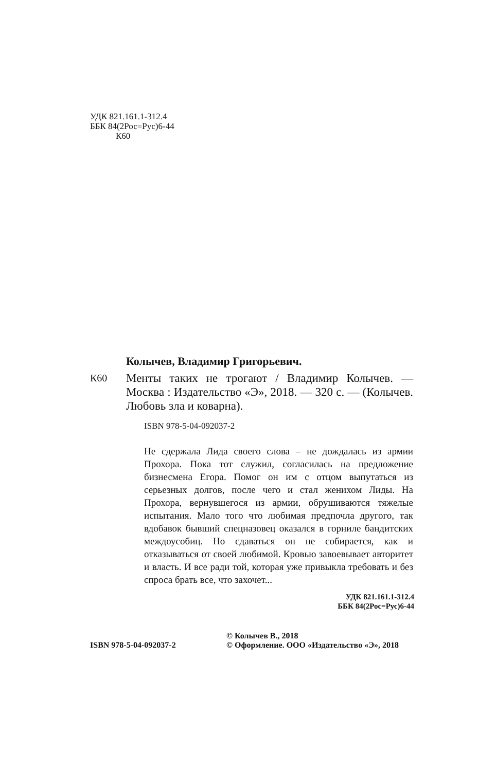УДК 821.161.1-312.4
ББК 84(2Рос=Рус)6-44
К60
Колычев, Владимир Григорьевич.
К60
Менты таких не трогают / Владимир Колычев. — Москва : Издательство «Э», 2018. — 320 с. — (Колычев. Любовь зла и коварна).
ISBN 978-5-04-092037-2
Не сдержала Лида своего слова – не дождалась из армии Прохора. Пока тот служил, согласилась на предложение бизнесмена Егора. Помог он им с отцом выпутаться из серьезных долгов, после чего и стал женихом Лиды. На Прохора, вернувшегося из армии, обрушиваются тяжелые испытания. Мало того что любимая предпочла другого, так вдобавок бывший спецназовец оказался в горниле бандитских междоусобиц. Но сдаваться он не собирается, как и отказываться от своей любимой. Кровью завоевывает авторитет и власть. И все ради той, которая уже привыкла требовать и без спроса брать все, что захочет...
УДК 821.161.1-312.4
ББК 84(2Рос=Рус)6-44
ISBN 978-5-04-092037-2
© Колычев В., 2018
© Оформление. ООО «Издательство «Э», 2018